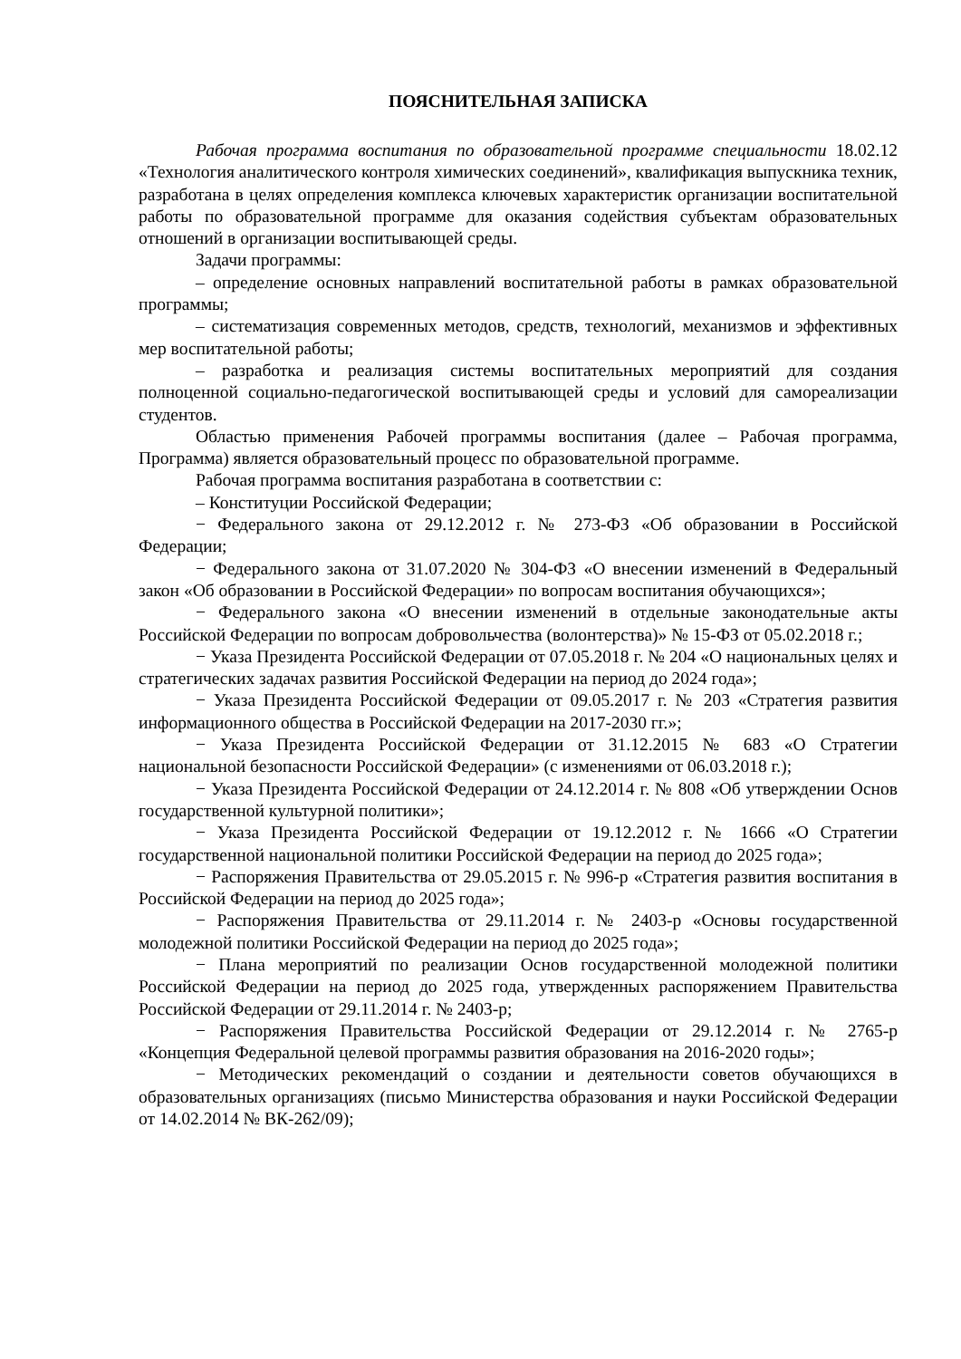ПОЯСНИТЕЛЬНАЯ ЗАПИСКА
Рабочая программа воспитания по образовательной программе специальности 18.02.12 «Технология аналитического контроля химических соединений», квалификация выпускника техник, разработана в целях определения комплекса ключевых характеристик организации воспитательной работы по образовательной программе для оказания содействия субъектам образовательных отношений в организации воспитывающей среды.
Задачи программы:
– определение основных направлений воспитательной работы в рамках образовательной программы;
– систематизация современных методов, средств, технологий, механизмов и эффективных мер воспитательной работы;
– разработка и реализация системы воспитательных мероприятий для создания полноценной социально-педагогической воспитывающей среды и условий для самореализации студентов.
Областью применения Рабочей программы воспитания (далее – Рабочая программа, Программа) является образовательный процесс по образовательной программе.
Рабочая программа воспитания разработана в соответствии с:
– Конституции Российской Федерации;
− Федерального закона от 29.12.2012 г. № 273-ФЗ «Об образовании в Российской Федерации;
− Федерального закона от 31.07.2020 № 304-ФЗ «О внесении изменений в Федеральный закон «Об образовании в Российской Федерации» по вопросам воспитания обучающихся»;
− Федерального закона «О внесении изменений в отдельные законодательные акты Российской Федерации по вопросам добровольчества (волонтерства)» № 15-ФЗ от 05.02.2018 г.;
− Указа Президента Российской Федерации от 07.05.2018 г. № 204 «О национальных целях и стратегических задачах развития Российской Федерации на период до 2024 года»;
− Указа Президента Российской Федерации от 09.05.2017 г. № 203 «Стратегия развития информационного общества в Российской Федерации на 2017-2030 гг.»;
− Указа Президента Российской Федерации от 31.12.2015 № 683 «О Стратегии национальной безопасности Российской Федерации» (с изменениями от 06.03.2018 г.);
− Указа Президента Российской Федерации от 24.12.2014 г. № 808 «Об утверждении Основ государственной культурной политики»;
− Указа Президента Российской Федерации от 19.12.2012 г. № 1666 «О Стратегии государственной национальной политики Российской Федерации на период до 2025 года»;
− Распоряжения Правительства от 29.05.2015 г. № 996-р «Стратегия развития воспитания в Российской Федерации на период до 2025 года»;
− Распоряжения Правительства от 29.11.2014 г. № 2403-р «Основы государственной молодежной политики Российской Федерации на период до 2025 года»;
− Плана мероприятий по реализации Основ государственной молодежной политики Российской Федерации на период до 2025 года, утвержденных распоряжением Правительства Российской Федерации от 29.11.2014 г. № 2403-р;
− Распоряжения Правительства Российской Федерации от 29.12.2014 г. № 2765-р «Концепция Федеральной целевой программы развития образования на 2016-2020 годы»;
− Методических рекомендаций о создании и деятельности советов обучающихся в образовательных организациях (письмо Министерства образования и науки Российской Федерации от 14.02.2014 № ВК-262/09);